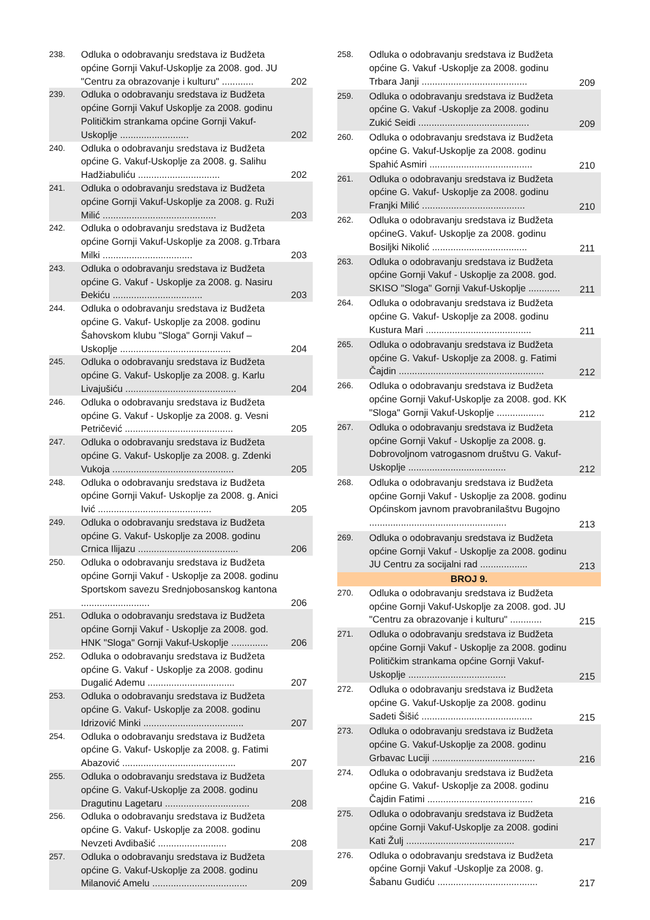| 238. | Odluka o odobravanju sredstava iz Budžeta općine Gornji Vakuf-Uskoplje za 2008. god. JU "Centru za obrazovanje i kulturu" ............ | 202 |
| 239. | Odluka o odobravanju sredstava iz Budžeta općine Gornji Vakuf Uskoplje za 2008. godinu Političkim strankama općine Gornji Vakuf-Uskoplje .......................... | 202 |
| 240. | Odluka o odobravanju sredstava iz Budžeta općine G. Vakuf-Uskoplje za 2008. g. Salihu Hadžiabuliću ............................... | 202 |
| 241. | Odluka o odobravanju sredstava iz Budžeta općine Gornji Vakuf-Uskoplje za 2008. g. Ruži Milić ........................................... | 203 |
| 242. | Odluka o odobravanju sredstava iz Budžeta općine Gornji Vakuf-Uskoplje za 2008. g.Trbara Milki .................................. | 203 |
| 243. | Odluka o odobravanju sredstava iz Budžeta općine G. Vakuf - Uskoplje za 2008. g. Nasiru Đekiću .................................. | 203 |
| 244. | Odluka o odobravanju sredstava iz Budžeta općine G. Vakuf- Uskoplje za 2008. godinu Šahovskom klubu "Sloga" Gornji Vakuf – Uskoplje .......................................... | 204 |
| 245. | Odluka o odobravanju sredstava iz Budžeta općine G. Vakuf- Uskoplje za 2008. g. Karlu Livajušiću .......................................... | 204 |
| 246. | Odluka o odobravanju sredstava iz Budžeta općine G. Vakuf - Uskoplje za 2008. g. Vesni Petričević ......................................... | 205 |
| 247. | Odluka o odobravanju sredstava iz Budžeta općine G. Vakuf- Uskoplje za 2008. g. Zdenki Vukoja .............................................. | 205 |
| 248. | Odluka o odobravanju sredstava iz Budžeta općine Gornji Vakuf- Uskoplje za 2008. g. Anici Ivić ........................................... | 205 |
| 249. | Odluka o odobravanju sredstava iz Budžeta općine G. Vakuf- Uskoplje za 2008. godinu Crnica Ilijazu ...................................... | 206 |
| 250. | Odluka o odobravanju sredstava iz Budžeta općine Gornji Vakuf - Uskoplje za 2008. godinu Sportskom savezu Srednjobosanskog kantona .......................... | 206 |
| 251. | Odluka o odobravanju sredstava iz Budžeta općine Gornji Vakuf - Uskoplje za 2008. god. HNK "Sloga" Gornji Vakuf-Uskoplje .............. | 206 |
| 252. | Odluka o odobravanju sredstava iz Budžeta općine G. Vakuf - Uskoplje za 2008. godinu Dugalić Ademu ................................. | 207 |
| 253. | Odluka o odobravanju sredstava iz Budžeta općine G. Vakuf- Uskoplje za 2008. godinu Idrizović Minki ...................................... | 207 |
| 254. | Odluka o odobravanju sredstava iz Budžeta općine G. Vakuf- Uskoplje za 2008. g. Fatimi Abazović ........................................... | 207 |
| 255. | Odluka o odobravanju sredstava iz Budžeta općine G. Vakuf-Uskoplje za 2008. godinu Dragutinu Lagetaru ................................ | 208 |
| 256. | Odluka o odobravanju sredstava iz Budžeta općine G. Vakuf- Uskoplje za 2008. godinu Nevzeti Avdibašić .......................... | 208 |
| 257. | Odluka o odobravanju sredstava iz Budžeta općine G. Vakuf-Uskoplje za 2008. godinu Milanović Amelu .................................... | 209 |
| 258. | Odluka o odobravanju sredstava iz Budžeta općine G. Vakuf -Uskoplje za 2008. godinu Trbara Janji ........................................ | 209 |
| 259. | Odluka o odobravanju sredstava iz Budžeta općine G. Vakuf -Uskoplje za 2008. godinu Zukić Seidi .......................................... | 209 |
| 260. | Odluka o odobravanju sredstava iz Budžeta općine G. Vakuf-Uskoplje za 2008. godinu Spahić Asmiri ....................................... | 210 |
| 261. | Odluka o odobravanju sredstava iz Budžeta općine G. Vakuf- Uskoplje za 2008. godinu Franjki Milić ....................................... | 210 |
| 262. | Odluka o odobravanju sredstava iz Budžeta općineG. Vakuf- Uskoplje za 2008. godinu Bosiljki Nikolić .................................... | 211 |
| 263. | Odluka o odobravanju sredstava iz Budžeta općine Gornji Vakuf - Uskoplje za 2008. god. SKISO "Sloga" Gornji Vakuf-Uskoplje ............ | 211 |
| 264. | Odluka o odobravanju sredstava iz Budžeta općine G. Vakuf- Uskoplje za 2008. godinu Kustura Mari ........................................ | 211 |
| 265. | Odluka o odobravanju sredstava iz Budžeta općine G. Vakuf- Uskoplje za 2008. g. Fatimi Čajdin ....................................................... | 212 |
| 266. | Odluka o odobravanju sredstava iz Budžeta općine Gornji Vakuf-Uskoplje za 2008. god. KK "Sloga" Gornji Vakuf-Uskoplje .................. | 212 |
| 267. | Odluka o odobravanju sredstava iz Budžeta općine Gornji Vakuf - Uskoplje za 2008. g. Dobrovoljnom vatrogasnom društvu G. Vakuf-Uskoplje ..................................... | 212 |
| 268. | Odluka o odobravanju sredstava iz Budžeta općine Gornji Vakuf - Uskoplje za 2008. godinu Općinskom javnom pravobranilaštvu Bugojno .................................................... | 213 |
| 269. | Odluka o odobravanju sredstava iz Budžeta općine Gornji Vakuf - Uskoplje za 2008. godinu JU Centru za socijalni rad .................. | 213 |
| BROJ 9. | | |
| 270. | Odluka o odobravanju sredstava iz Budžeta općine Gornji Vakuf-Uskoplje za 2008. god. JU "Centru za obrazovanje i kulturu" ............ | 215 |
| 271. | Odluka o odobravanju sredstava iz Budžeta općine Gornji Vakuf - Uskoplje za 2008. godinu Političkim strankama općine Gornji Vakuf-Uskoplje ..................................... | 215 |
| 272. | Odluka o odobravanju sredstava iz Budžeta općine G. Vakuf-Uskoplje za 2008. godinu Sadeti Šišić .......................................... | 215 |
| 273. | Odluka o odobravanju sredstava iz Budžeta općine G. Vakuf-Uskoplje za 2008. godinu Grbavac Luciji ....................................... | 216 |
| 274. | Odluka o odobravanju sredstava iz Budžeta općine G. Vakuf- Uskoplje za 2008. godinu Čajdin Fatimi ........................................ | 216 |
| 275. | Odluka o odobravanju sredstava iz Budžeta općine Gornji Vakuf-Uskoplje za 2008. godini Kati Žulj ......................................... | 217 |
| 276. | Odluka o odobravanju sredstava iz Budžeta općine Gornji Vakuf -Uskoplje za 2008. g. Šabanu Gudiću ...................................... | 217 |